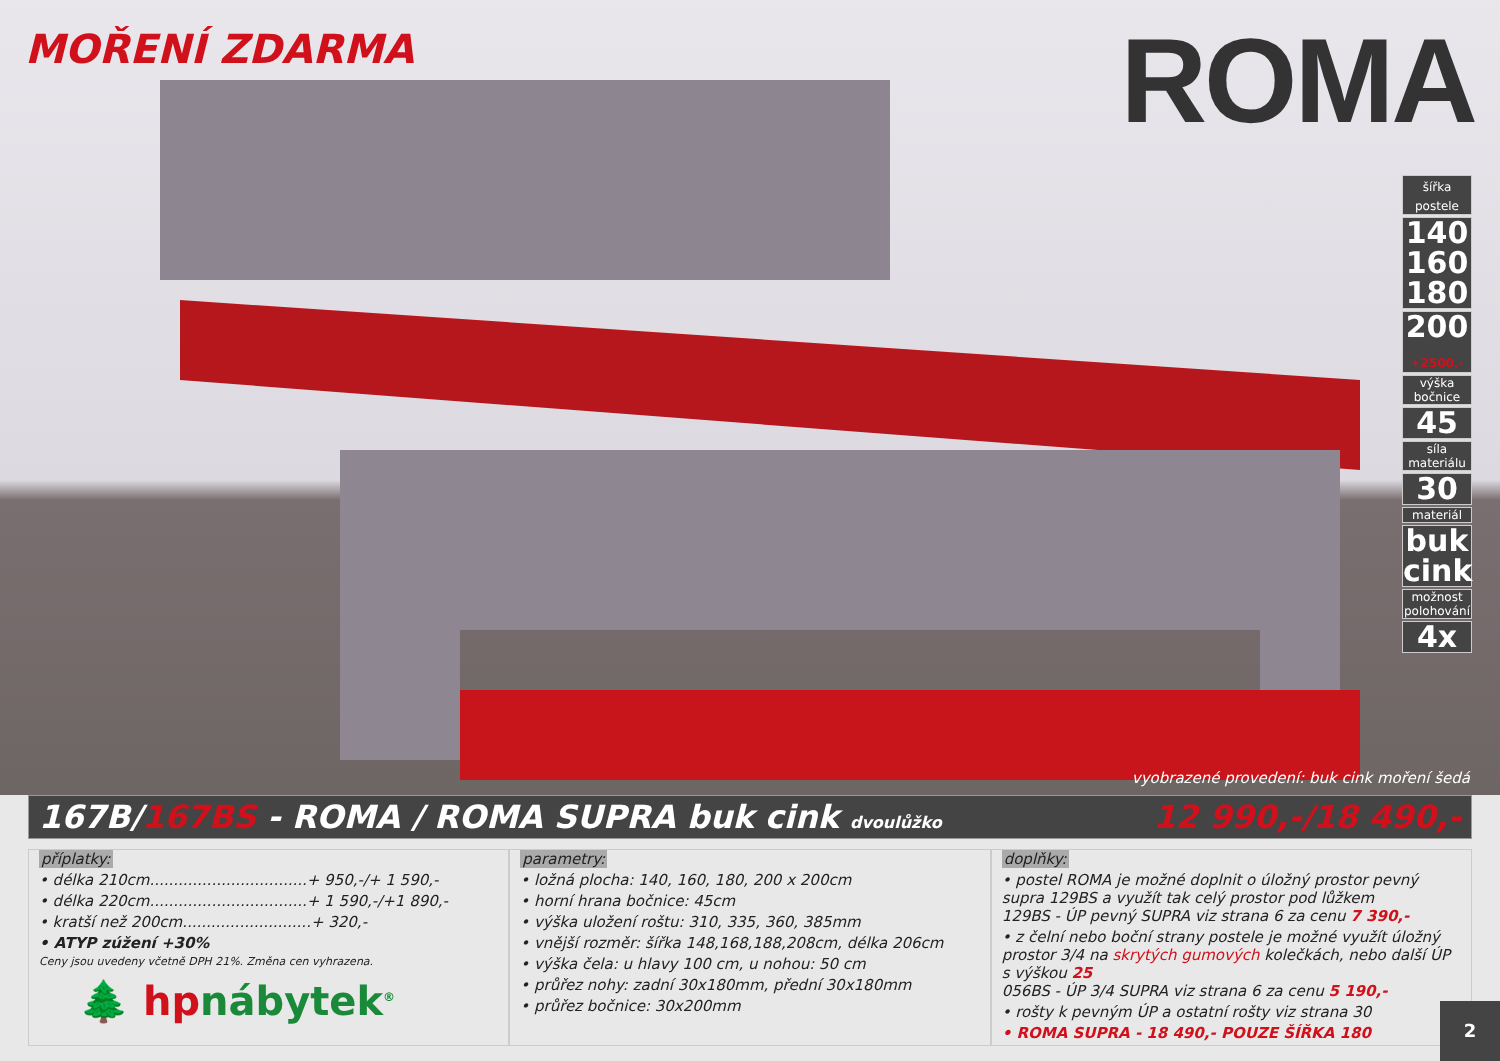MOŘENÍ ZDARMA
ROMA
šířka postele
140
160
180
200
+2500,-
výška bočnice
45
síla materiálu
30
materiál
buk
cink
možnost polohování
4x
vyobrazené provedení: buk cink moření šedá
167B/167BS - ROMA / ROMA SUPRA buk cink dvoulůžko 12 990,-/18 490,-
příplatky:
• délka 210cm.................................+ 950,-/+ 1 590,-
• délka 220cm.................................+ 1 590,-/+1 890,-
• kratší než 200cm...........................+ 320,-
• ATYP zúžení +30%
Ceny jsou uvedeny včetně DPH 21%. Změna cen vyhrazena.
🌲 hpnábytek<sup>®</sup>
parametry:
• ložná plocha: 140, 160, 180, 200 x 200cm
• horní hrana bočnice: 45cm
• výška uložení roštu: 310, 335, 360, 385mm
• vnější rozměr: šířka 148,168,188,208cm, délka 206cm
• výška čela: u hlavy 100 cm, u nohou: 50 cm
• průřez nohy: zadní 30x180mm, přední 30x180mm
• průřez bočnice: 30x200mm
doplňky:
• postel ROMA je možné doplnit o úložný prostor pevný supra 129BS a využít tak celý prostor pod lůžkem
129BS - ÚP pevný SUPRA viz strana 6 za cenu 7 390,-
• z čelní nebo boční strany postele je možné využít úložný prostor 3/4 na skrytých gumových kolečkách, nebo další ÚP s výškou 25
056BS - ÚP 3/4 SUPRA viz strana 6 za cenu 5 190,-
• rošty k pevným ÚP a ostatní rošty viz strana 30
• ROMA SUPRA - 18 490,- POUZE ŠÍŘKA 180
2